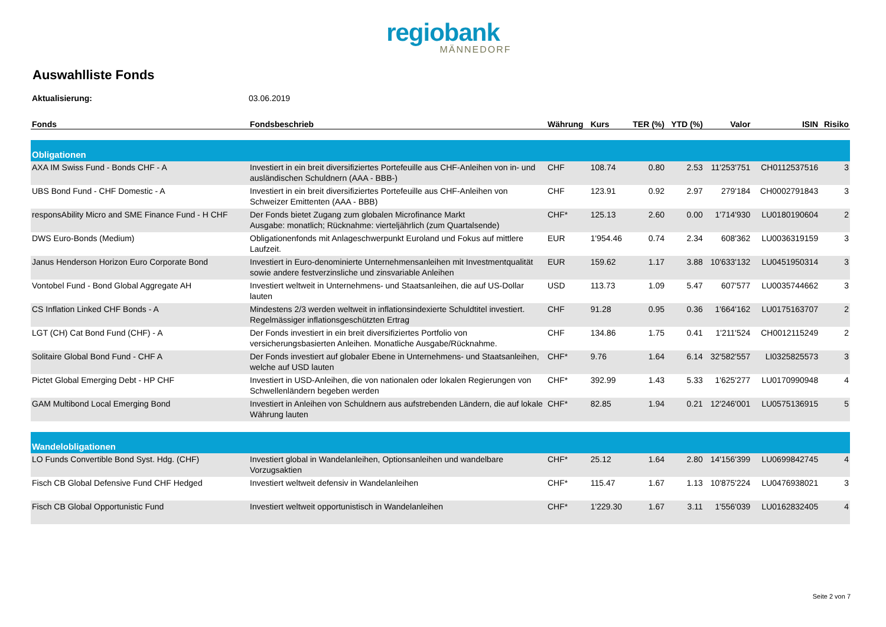regiobank
MÄNNEDORF
Auswahlliste Fonds
Aktualisierung: 03.06.2019
| Fonds | Fondsbeschrieb | Währung | Kurs | TER (%) | YTD (%) | Valor | ISIN | Risiko |
| --- | --- | --- | --- | --- | --- | --- | --- | --- |
| Obligationen | | | | | | | | |
| AXA IM Swiss Fund - Bonds CHF - A | Investiert in ein breit diversifiziertes Portefeuille aus CHF-Anleihen von in- und ausländischen Schuldnern (AAA - BBB-) | CHF | 108.74 | 0.80 | 2.53 | 11'253'751 | CH0112537516 | 3 |
| UBS Bond Fund - CHF Domestic - A | Investiert in ein breit diversifiziertes Portefeuille aus CHF-Anleihen von Schweizer Emittenten (AAA - BBB) | CHF | 123.91 | 0.92 | 2.97 | 279'184 | CH0002791843 | 3 |
| responsAbility Micro and SME Finance Fund - H CHF | Der Fonds bietet Zugang zum globalen Microfinance Markt Ausgabe: monatlich; Rücknahme: vierteljährlich (zum Quartalsende) | CHF* | 125.13 | 2.60 | 0.00 | 1'714'930 | LU0180190604 | 2 |
| DWS Euro-Bonds (Medium) | Obligationenfonds mit Anlageschwerpunkt Euroland und Fokus auf mittlere Laufzeit. | EUR | 1'954.46 | 0.74 | 2.34 | 608'362 | LU0036319159 | 3 |
| Janus Henderson Horizon Euro Corporate Bond | Investiert in Euro-denominierte Unternehmensanleihen mit Investmentqualität sowie andere festverzinsliche und zinsvariable Anleihen | EUR | 159.62 | 1.17 | 3.88 | 10'633'132 | LU0451950314 | 3 |
| Vontobel Fund - Bond Global Aggregate AH | Investiert weltweit in Unternehmens- und Staatsanleihen, die auf US-Dollar lauten | USD | 113.73 | 1.09 | 5.47 | 607'577 | LU0035744662 | 3 |
| CS Inflation Linked CHF Bonds - A | Mindestens 2/3 werden weltweit in inflationsindexierte Schuldtitel investiert. Regelmässiger inflationsgeschützten Ertrag | CHF | 91.28 | 0.95 | 0.36 | 1'664'162 | LU0175163707 | 2 |
| LGT (CH) Cat Bond Fund (CHF) - A | Der Fonds investiert in ein breit diversifiziertes Portfolio von versicherungsbasierten Anleihen. Monatliche Ausgabe/Rücknahme. | CHF | 134.86 | 1.75 | 0.41 | 1'211'524 | CH0012115249 | 2 |
| Solitaire Global Bond Fund - CHF A | Der Fonds investiert auf globaler Ebene in Unternehmens- und Staatsanleihen, welche auf USD lauten | CHF* | 9.76 | 1.64 | 6.14 | 32'582'557 | LI0325825573 | 3 |
| Pictet Global Emerging Debt - HP CHF | Investiert in USD-Anleihen, die von nationalen oder lokalen Regierungen von Schwellenländern begeben werden | CHF* | 392.99 | 1.43 | 5.33 | 1'625'277 | LU0170990948 | 4 |
| GAM Multibond Local Emerging Bond | Investiert in Anleihen von Schuldnern aus aufstrebenden Ländern, die auf lokale Währung lauten | CHF* | 82.85 | 1.94 | 0.21 | 12'246'001 | LU0575136915 | 5 |
| Wandelobligationen | | | | | | | | |
| LO Funds Convertible Bond Syst. Hdg. (CHF) | Investiert global in Wandelanleihen, Optionsanleihen und wandelbare Vorzugsaktien | CHF* | 25.12 | 1.64 | 2.80 | 14'156'399 | LU0699842745 | 4 |
| Fisch CB Global Defensive Fund CHF Hedged | Investiert weltweit defensiv in Wandelanleihen | CHF* | 115.47 | 1.67 | 1.13 | 10'875'224 | LU0476938021 | 3 |
| Fisch CB Global Opportunistic Fund | Investiert weltweit opportunistisch in Wandelanleihen | CHF* | 1'229.30 | 1.67 | 3.11 | 1'556'039 | LU0162832405 | 4 |
Seite 2 von 7